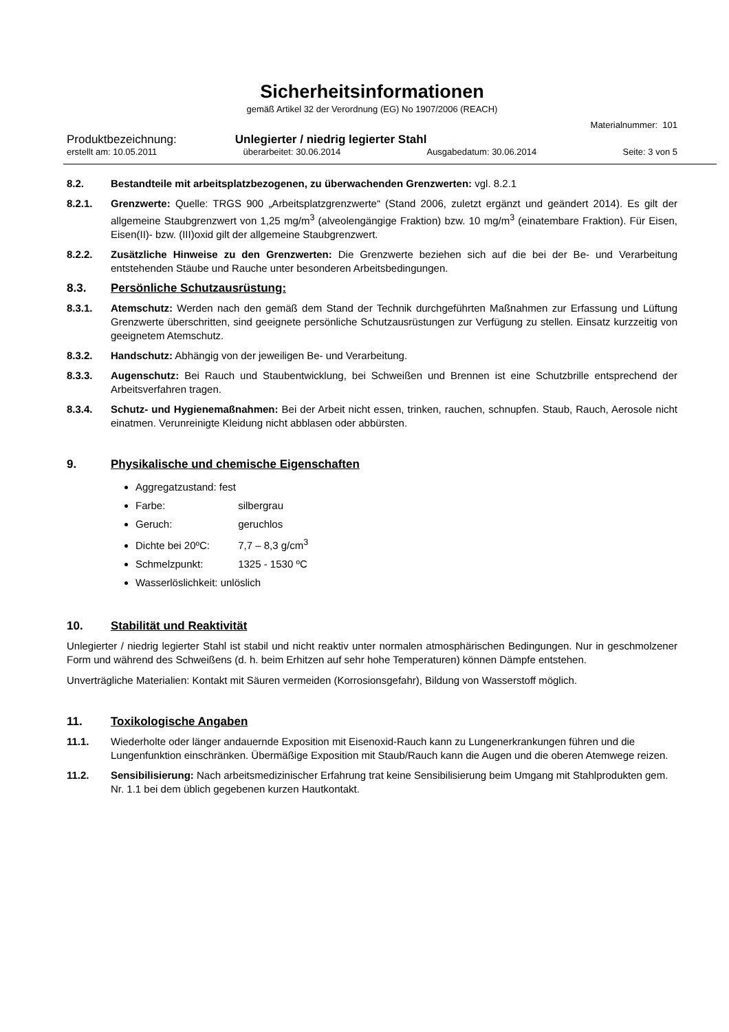Sicherheitsinformationen
gemäß Artikel 32 der Verordnung (EG) No 1907/2006 (REACH)
Materialnummer: 101
Produktbezeichnung: Unlegierter / niedrig legierter Stahl
erstellt am: 10.05.2011 überarbeitet: 30.06.2014 Ausgabedatum: 30.06.2014 Seite: 3 von 5
8.2. Bestandteile mit arbeitsplatzbezogenen, zu überwachenden Grenzwerten: vgl. 8.2.1
8.2.1. Grenzwerte: Quelle: TRGS 900 „Arbeitsplatzgrenzwerte“ (Stand 2006, zuletzt ergänzt und geändert 2014). Es gilt der allgemeine Staubgrenzwert von 1,25 mg/m<sup>3</sup> (alveolengängige Fraktion) bzw. 10 mg/m<sup>3</sup> (einatembare Fraktion). Für Eisen, Eisen(II)- bzw. (III)oxid gilt der allgemeine Staubgrenzwert.
8.2.2. Zusätzliche Hinweise zu den Grenzwerten: Die Grenzwerte beziehen sich auf die bei der Be- und Verarbeitung entstehenden Stäube und Rauche unter besonderen Arbeitsbedingungen.
8.3. Persönliche Schutzausrüstung:
8.3.1. Atemschutz: Werden nach den gemäß dem Stand der Technik durchgeführten Maßnahmen zur Erfassung und Lüftung Grenzwerte überschritten, sind geeignete persönliche Schutzausrüstungen zur Verfügung zu stellen. Einsatz kurzzeitig von geeignetem Atemschutz.
8.3.2. Handschutz: Abhängig von der jeweiligen Be- und Verarbeitung.
8.3.3. Augenschutz: Bei Rauch und Staubentwicklung, bei Schweißen und Brennen ist eine Schutzbrille entsprechend der Arbeitsverfahren tragen.
8.3.4. Schutz- und Hygienemaßnahmen: Bei der Arbeit nicht essen, trinken, rauchen, schnupfen. Staub, Rauch, Aerosole nicht einatmen. Verunreinigte Kleidung nicht abblasen oder abbürsten.
9. Physikalische und chemische Eigenschaften
Aggregatzustand: fest
Farbe: silbergrau
Geruch: geruchlos
Dichte bei 20ºC: 7,7 – 8,3 g/cm<sup>3</sup>
Schmelzpunkt: 1325 - 1530 ºC
Wasserlöslichkeit: unlöslich
10. Stabilität und Reaktivität
Unlegierter / niedrig legierter Stahl ist stabil und nicht reaktiv unter normalen atmosphärischen Bedingungen. Nur in geschmolzener Form und während des Schweißens (d. h. beim Erhitzen auf sehr hohe Temperaturen) können Dämpfe entstehen.
Unverträgliche Materialien: Kontakt mit Säuren vermeiden (Korrosionsgefahr), Bildung von Wasserstoff möglich.
11. Toxikologische Angaben
11.1. Wiederholte oder länger andauernde Exposition mit Eisenoxid-Rauch kann zu Lungenerkrankungen führen und die Lungenfunktion einschränken. Übermäßige Exposition mit Staub/Rauch kann die Augen und die oberen Atemwege reizen.
11.2. Sensibilisierung: Nach arbeitsmedizinischer Erfahrung trat keine Sensibilisierung beim Umgang mit Stahlprodukten gem. Nr. 1.1 bei dem üblich gegebenen kurzen Hautkontakt.